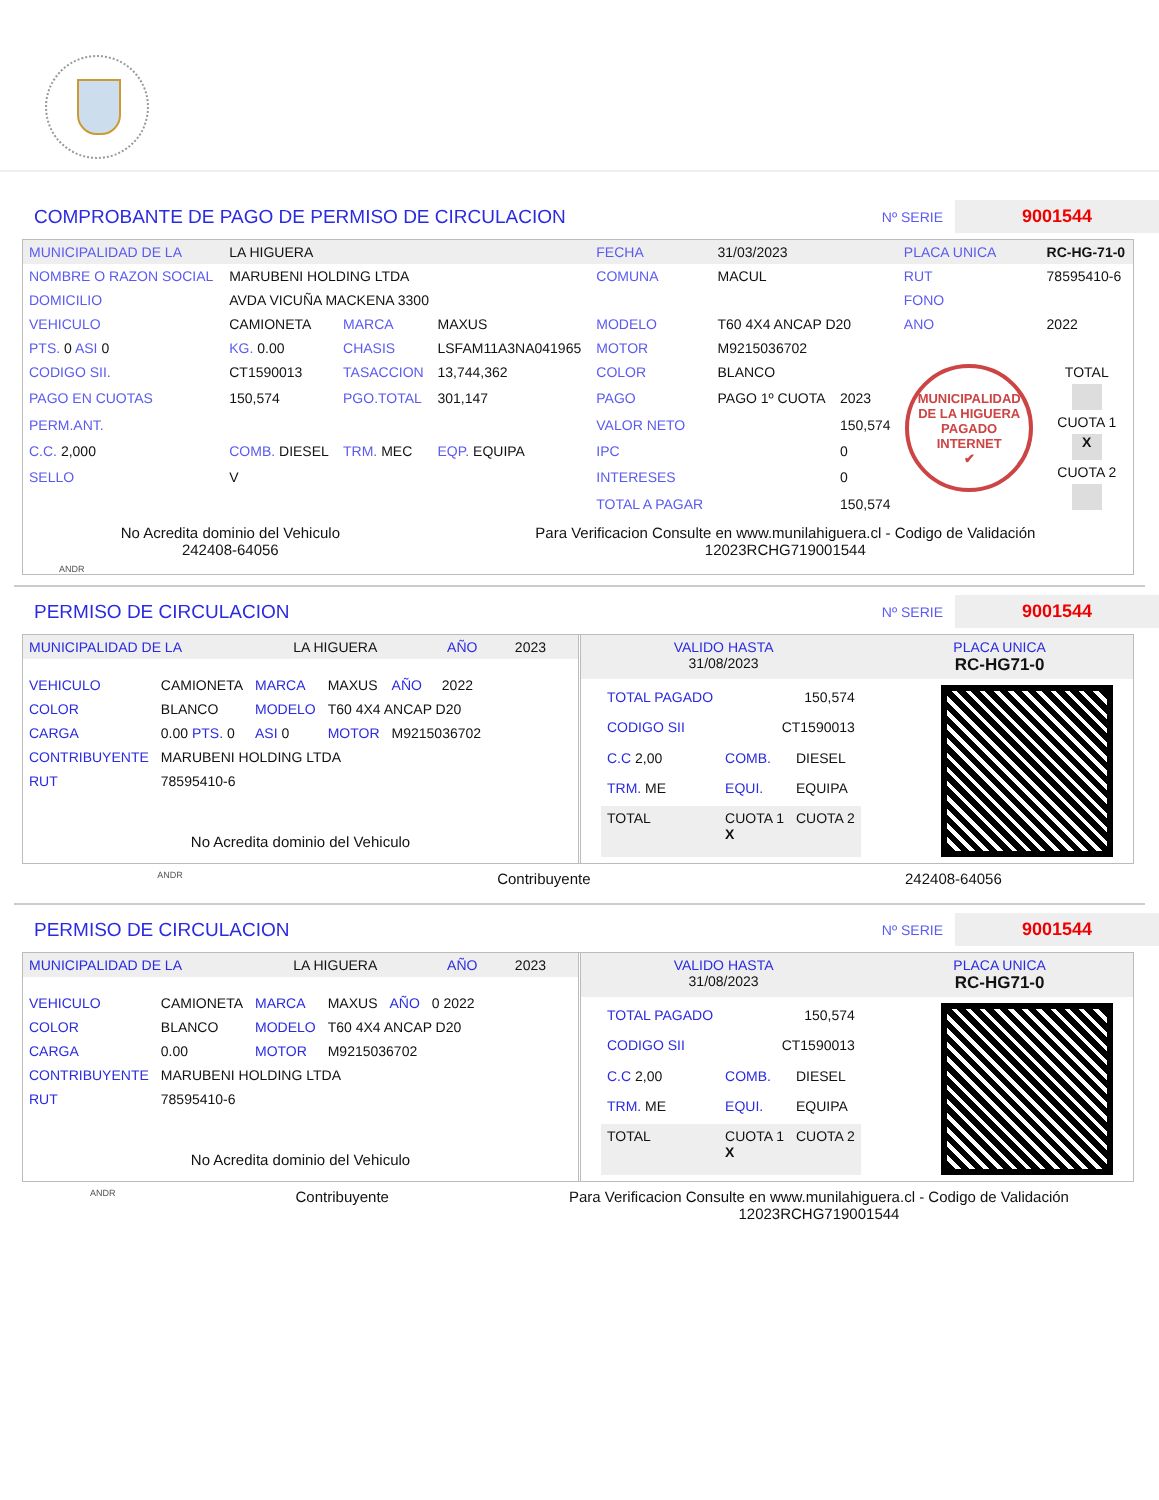COMPROBANTE DE PAGO DE PERMISO DE CIRCULACION
Nº SERIE 9001544
| MUNICIPALIDAD DE LA | LA HIGUERA | | | FECHA | 31/03/2023 | | PLACA UNICA | RC-HG-71-0 |
| NOMBRE O RAZON SOCIAL | MARUBENI HOLDING LTDA | | | COMUNA | MACUL | | RUT | 78595410-6 |
| DOMICILIO | AVDA VICUÑA MACKENA 3300 | | | | | | FONO | |
| VEHICULO | CAMIONETA | MARCA | MAXUS | MODELO | T60 4X4 ANCAP D20 | | ANO | 2022 |
| PTS. 0 ASI 0 | KG. 0.00 | CHASIS | LSFAM11A3NA041965 | MOTOR | M9215036702 | | | |
| CODIGO SII. | CT1590013 | TASACCION | 13,744,362 | COLOR | BLANCO | | MUNICIPALIDAD DE LA HIGUERA PAGADO INTERNET ✔ | TOTAL CUOTA 1 X CUOTA 2 |
| PAGO EN CUOTAS | 150,574 | PGO.TOTAL | 301,147 | PAGO | PAGO 1º CUOTA | 2023 | | |
| PERM.ANT. | | | | VALOR NETO | | 150,574 | | |
| C.C. 2,000 | COMB. DIESEL | TRM. MEC | EQP. EQUIPA | IPC | | 0 | | |
| SELLO | V | | | INTERESES | | 0 | | |
| | | | | TOTAL A PAGAR | | 150,574 | | |
No Acredita dominio del Vehiculo
242408-64056
Para Verificacion Consulte en www.munilahiguera.cl - Codigo de Validación
12023RCHG719001544
ANDR
PERMISO DE CIRCULACION
Nº SERIE 9001544
| MUNICIPALIDAD DE LA | LA HIGUERA | AÑO | 2023 |
| VEHICULO | CAMIONETA | MARCA | MAXUS | AÑO | 2022 |
| COLOR | BLANCO | MODELO | T60 4X4 ANCAP D20 | | |
| CARGA | 0.00 PTS. 0 | ASI 0 | MOTOR | M9215036702 | |
| CONTRIBUYENTE | MARUBENI HOLDING LTDA | | | | |
| RUT | 78595410-6 | | | | |
No Acredita dominio del Vehiculo
| VALIDO HASTA 31/08/2023 | PLACA UNICA RC-HG71-0 |
| TOTAL PAGADO | 150,574 | |
| CODIGO SII | CT1590013 | |
| C.C 2,00 | COMB. | DIESEL |
| TRM. ME | EQUI. | EQUIPA |
| TOTAL | CUOTA 1 X | CUOTA 2 |
ANDR
Contribuyente 242408-64056
PERMISO DE CIRCULACION
Nº SERIE 9001544
| MUNICIPALIDAD DE LA | LA HIGUERA | AÑO | 2023 |
| VEHICULO | CAMIONETA | MARCA | MAXUS | AÑO | 0 2022 |
| COLOR | BLANCO | MODELO | T60 4X4 ANCAP D20 | | |
| CARGA | 0.00 | MOTOR | M9215036702 | | |
| CONTRIBUYENTE | MARUBENI HOLDING LTDA | | | | |
| RUT | 78595410-6 | | | | |
No Acredita dominio del Vehiculo
| VALIDO HASTA 31/08/2023 | PLACA UNICA RC-HG71-0 |
| TOTAL PAGADO | 150,574 | |
| CODIGO SII | CT1590013 | |
| C.C 2,00 | COMB. | DIESEL |
| TRM. ME | EQUI. | EQUIPA |
| TOTAL | CUOTA 1 X | CUOTA 2 |
ANDR
Contribuyente Para Verificacion Consulte en www.munilahiguera.cl - Codigo de Validación
12023RCHG719001544